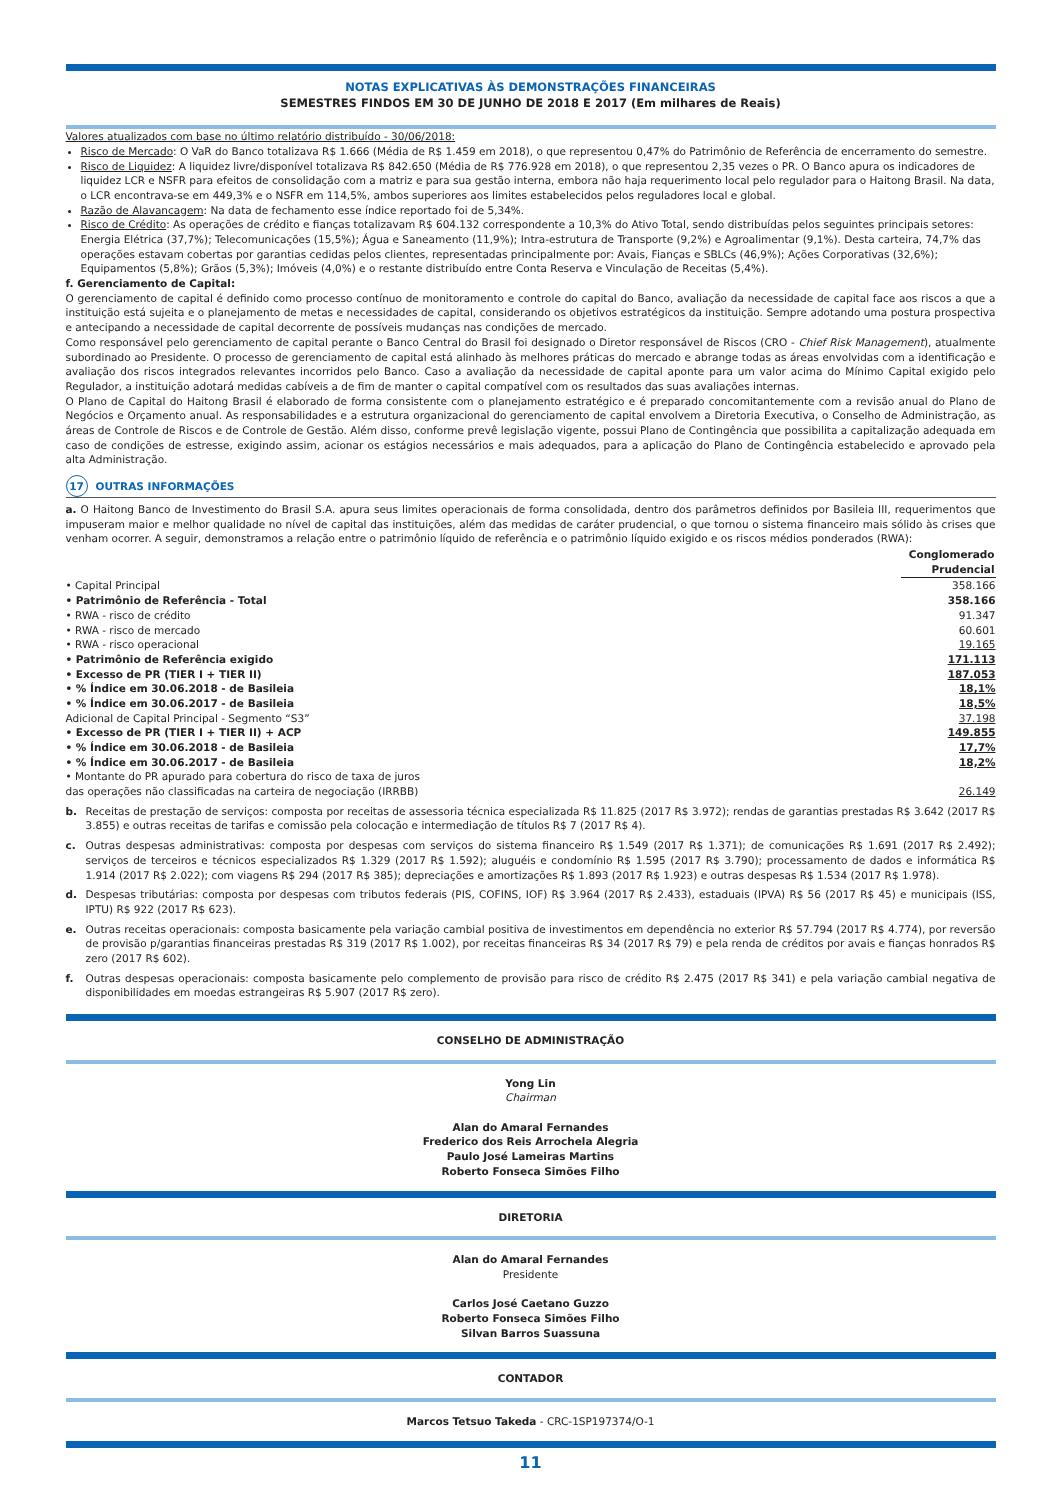NOTAS EXPLICATIVAS ÀS DEMONSTRAÇÕES FINANCEIRAS
SEMESTRES FINDOS EM 30 DE JUNHO DE 2018 E 2017 (Em milhares de Reais)
Valores atualizados com base no último relatório distribuído - 30/06/2018:
Risco de Mercado: O VaR do Banco totalizava R$ 1.666 (Média de R$ 1.459 em 2018), o que representou 0,47% do Patrimônio de Referência de encerramento do semestre.
Risco de Liquidez: A liquidez livre/disponível totalizava R$ 842.650 (Média de R$ 776.928 em 2018), o que representou 2,35 vezes o PR. O Banco apura os indicadores de liquidez LCR e NSFR para efeitos de consolidação com a matriz e para sua gestão interna, embora não haja requerimento local pelo regulador para o Haitong Brasil. Na data, o LCR encontrava-se em 449,3% e o NSFR em 114,5%, ambos superiores aos limites estabelecidos pelos reguladores local e global.
Razão de Alavancagem: Na data de fechamento esse índice reportado foi de 5,34%.
Risco de Crédito: As operações de crédito e fianças totalizavam R$ 604.132 correspondente a 10,3% do Ativo Total, sendo distribuídas pelos seguintes principais setores: Energia Elétrica (37,7%); Telecomunicações (15,5%); Água e Saneamento (11,9%); Intra-estrutura de Transporte (9,2%) e Agroalimentar (9,1%). Desta carteira, 74,7% das operações estavam cobertas por garantias cedidas pelos clientes, representadas principalmente por: Avais, Fianças e SBLCs (46,9%); Ações Corporativas (32,6%); Equipamentos (5,8%); Grãos (5,3%); Imóveis (4,0%) e o restante distribuído entre Conta Reserva e Vinculação de Receitas (5,4%).
f. Gerenciamento de Capital:
O gerenciamento de capital é definido como processo contínuo de monitoramento e controle do capital do Banco, avaliação da necessidade de capital face aos riscos a que a instituição está sujeita e o planejamento de metas e necessidades de capital, considerando os objetivos estratégicos da instituição. Sempre adotando uma postura prospectiva e antecipando a necessidade de capital decorrente de possíveis mudanças nas condições de mercado.
Como responsável pelo gerenciamento de capital perante o Banco Central do Brasil foi designado o Diretor responsável de Riscos (CRO - Chief Risk Management), atualmente subordinado ao Presidente. O processo de gerenciamento de capital está alinhado às melhores práticas do mercado e abrange todas as áreas envolvidas com a identificação e avaliação dos riscos integrados relevantes incorridos pelo Banco. Caso a avaliação da necessidade de capital aponte para um valor acima do Mínimo Capital exigido pelo Regulador, a instituição adotará medidas cabíveis a de fim de manter o capital compatível com os resultados das suas avaliações internas.
O Plano de Capital do Haitong Brasil é elaborado de forma consistente com o planejamento estratégico e é preparado concomitantemente com a revisão anual do Plano de Negócios e Orçamento anual. As responsabilidades e a estrutura organizacional do gerenciamento de capital envolvem a Diretoria Executiva, o Conselho de Administração, as áreas de Controle de Riscos e de Controle de Gestão. Além disso, conforme prevê legislação vigente, possui Plano de Contingência que possibilita a capitalização adequada em caso de condições de estresse, exigindo assim, acionar os estágios necessários e mais adequados, para a aplicação do Plano de Contingência estabelecido e aprovado pela alta Administração.
17 OUTRAS INFORMAÇÕES
a. O Haitong Banco de Investimento do Brasil S.A. apura seus limites operacionais de forma consolidada, dentro dos parâmetros definidos por Basileia III, requerimentos que impuseram maior e melhor qualidade no nível de capital das instituições, além das medidas de caráter prudencial, o que tornou o sistema financeiro mais sólido às crises que venham ocorrer. A seguir, demonstramos a relação entre o patrimônio líquido de referência e o patrimônio líquido exigido e os riscos médios ponderados (RWA):
| | Conglomerado Prudencial |
| --- | --- |
| • Capital Principal | 358.166 |
| • Patrimônio de Referência - Total | 358.166 |
| • RWA - risco de crédito | 91.347 |
| • RWA - risco de mercado | 60.601 |
| • RWA - risco operacional | 19.165 |
| • Patrimônio de Referência exigido | 171.113 |
| • Excesso de PR (TIER I + TIER II) | 187.053 |
| • % Índice em 30.06.2018 - de Basileia | 18,1% |
| • % Índice em 30.06.2017 - de Basileia | 18,5% |
| Adicional de Capital Principal - Segmento “S3” | 37.198 |
| • Excesso de PR (TIER I + TIER II) + ACP | 149.855 |
| • % Índice em 30.06.2018 - de Basileia | 17,7% |
| • % Índice em 30.06.2017 - de Basileia | 18,2% |
| • Montante do PR apurado para cobertura do risco de taxa de juros das operações não classificadas na carteira de negociação (IRRBB) | 26.149 |
b. Receitas de prestação de serviços: composta por receitas de assessoria técnica especializada R$ 11.825 (2017 R$ 3.972); rendas de garantias prestadas R$ 3.642 (2017 R$ 3.855) e outras receitas de tarifas e comissão pela colocação e intermediação de títulos R$ 7 (2017 R$ 4).
c. Outras despesas administrativas: composta por despesas com serviços do sistema financeiro R$ 1.549 (2017 R$ 1.371); de comunicações R$ 1.691 (2017 R$ 2.492); serviços de terceiros e técnicos especializados R$ 1.329 (2017 R$ 1.592); aluguéis e condomínio R$ 1.595 (2017 R$ 3.790); processamento de dados e informática R$ 1.914 (2017 R$ 2.022); com viagens R$ 294 (2017 R$ 385); depreciações e amortizações R$ 1.893 (2017 R$ 1.923) e outras despesas R$ 1.534 (2017 R$ 1.978).
d. Despesas tributárias: composta por despesas com tributos federais (PIS, COFINS, IOF) R$ 3.964 (2017 R$ 2.433), estaduais (IPVA) R$ 56 (2017 R$ 45) e municipais (ISS, IPTU) R$ 922 (2017 R$ 623).
e. Outras receitas operacionais: composta basicamente pela variação cambial positiva de investimentos em dependência no exterior R$ 57.794 (2017 R$ 4.774), por reversão de provisão p/garantias financeiras prestadas R$ 319 (2017 R$ 1.002), por receitas financeiras R$ 34 (2017 R$ 79) e pela renda de créditos por avais e fianças honrados R$ zero (2017 R$ 602).
f. Outras despesas operacionais: composta basicamente pelo complemento de provisão para risco de crédito R$ 2.475 (2017 R$ 341) e pela variação cambial negativa de disponibilidades em moedas estrangeiras R$ 5.907 (2017 R$ zero).
CONSELHO DE ADMINISTRAÇÃO
Yong Lin
Chairman
Alan do Amaral Fernandes
Frederico dos Reis Arrochela Alegria
Paulo José Lameiras Martins
Roberto Fonseca Simões Filho
DIRETORIA
Alan do Amaral Fernandes
Presidente
Carlos José Caetano Guzzo
Roberto Fonseca Simões Filho
Silvan Barros Suassuna
CONTADOR
Marcos Tetsuo Takeda - CRC-1SP197374/O-1
11